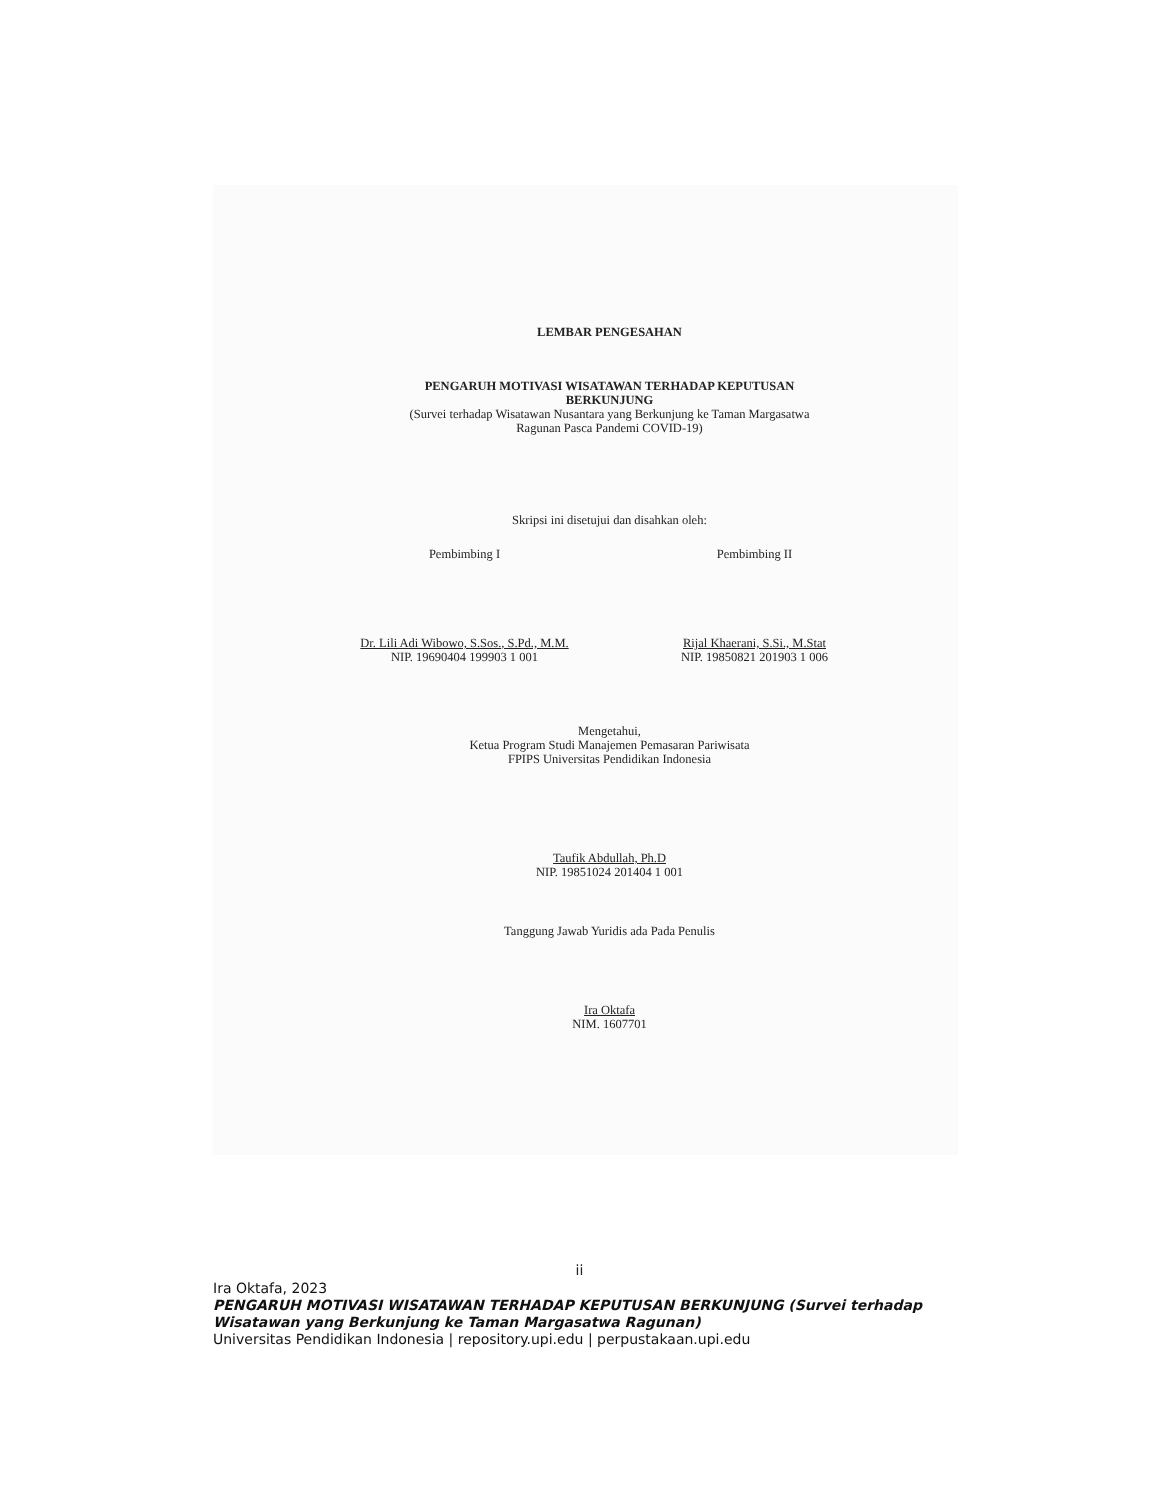LEMBAR PENGESAHAN
PENGARUH MOTIVASI WISATAWAN TERHADAP KEPUTUSAN
BERKUNJUNG
(Survei terhadap Wisatawan Nusantara yang Berkunjung ke Taman Margasatwa
Ragunan Pasca Pandemi COVID-19)
Skripsi ini disetujui dan disahkan oleh:
Pembimbing I
Dr. Lili Adi Wibowo, S.Sos., S.Pd., M.M.
NIP. 19690404 199903 1 001
Pembimbing II
Rijal Khaerani, S.Si., M.Stat
NIP. 19850821 201903 1 006
Mengetahui,
Ketua Program Studi Manajemen Pemasaran Pariwisata
FPIPS Universitas Pendidikan Indonesia
Taufik Abdullah, Ph.D
NIP. 19851024 201404 1 001
Tanggung Jawab Yuridis ada Pada Penulis
Ira Oktafa
NIM. 1607701
ii
Ira Oktafa, 2023
PENGARUH MOTIVASI WISATAWAN TERHADAP KEPUTUSAN BERKUNJUNG (Survei terhadap
Wisatawan yang Berkunjung ke Taman Margasatwa Ragunan)
Universitas Pendidikan Indonesia | repository.upi.edu | perpustakaan.upi.edu